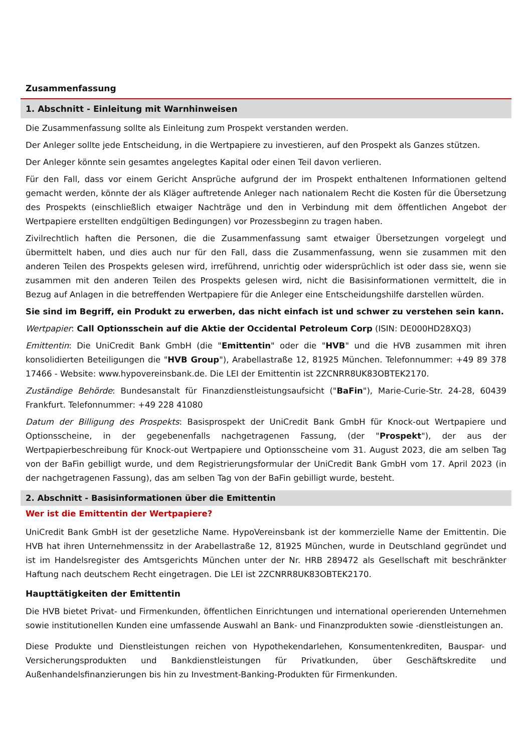Zusammenfassung
1. Abschnitt - Einleitung mit Warnhinweisen
Die Zusammenfassung sollte als Einleitung zum Prospekt verstanden werden.
Der Anleger sollte jede Entscheidung, in die Wertpapiere zu investieren, auf den Prospekt als Ganzes stützen.
Der Anleger könnte sein gesamtes angelegtes Kapital oder einen Teil davon verlieren.
Für den Fall, dass vor einem Gericht Ansprüche aufgrund der im Prospekt enthaltenen Informationen geltend gemacht werden, könnte der als Kläger auftretende Anleger nach nationalem Recht die Kosten für die Übersetzung des Prospekts (einschließlich etwaiger Nachträge und den in Verbindung mit dem öffentlichen Angebot der Wertpapiere erstellten endgültigen Bedingungen) vor Prozessbeginn zu tragen haben.
Zivilrechtlich haften die Personen, die die Zusammenfassung samt etwaiger Übersetzungen vorgelegt und übermittelt haben, und dies auch nur für den Fall, dass die Zusammenfassung, wenn sie zusammen mit den anderen Teilen des Prospekts gelesen wird, irreführend, unrichtig oder widersprüchlich ist oder dass sie, wenn sie zusammen mit den anderen Teilen des Prospekts gelesen wird, nicht die Basisinformationen vermittelt, die in Bezug auf Anlagen in die betreffenden Wertpapiere für die Anleger eine Entscheidungshilfe darstellen würden.
Sie sind im Begriff, ein Produkt zu erwerben, das nicht einfach ist und schwer zu verstehen sein kann.
Wertpapier: Call Optionsschein auf die Aktie der Occidental Petroleum Corp (ISIN: DE000HD28XQ3)
Emittentin: Die UniCredit Bank GmbH (die "Emittentin" oder die "HVB" und die HVB zusammen mit ihren konsolidierten Beteiligungen die "HVB Group"), Arabellastraße 12, 81925 München. Telefonnummer: +49 89 378 17466 - Website: www.hypovereinsbank.de. Die LEI der Emittentin ist 2ZCNRR8UK83OBTEK2170.
Zuständige Behörde: Bundesanstalt für Finanzdienstleistungsaufsicht ("BaFin"), Marie-Curie-Str. 24-28, 60439 Frankfurt. Telefonnummer: +49 228 41080
Datum der Billigung des Prospekts: Basisprospekt der UniCredit Bank GmbH für Knock-out Wertpapiere und Optionsscheine, in der gegebenenfalls nachgetragenen Fassung, (der "Prospekt"), der aus der Wertpapierbeschreibung für Knock-out Wertpapiere und Optionsscheine vom 31. August 2023, die am selben Tag von der BaFin gebilligt wurde, und dem Registrierungsformular der UniCredit Bank GmbH vom 17. April 2023 (in der nachgetragenen Fassung), das am selben Tag von der BaFin gebilligt wurde, besteht.
2. Abschnitt - Basisinformationen über die Emittentin
Wer ist die Emittentin der Wertpapiere?
UniCredit Bank GmbH ist der gesetzliche Name. HypoVereinsbank ist der kommerzielle Name der Emittentin. Die HVB hat ihren Unternehmenssitz in der Arabellastraße 12, 81925 München, wurde in Deutschland gegründet und ist im Handelsregister des Amtsgerichts München unter der Nr. HRB 289472 als Gesellschaft mit beschränkter Haftung nach deutschem Recht eingetragen. Die LEI ist 2ZCNRR8UK83OBTEK2170.
Haupttätigkeiten der Emittentin
Die HVB bietet Privat- und Firmenkunden, öffentlichen Einrichtungen und international operierenden Unternehmen sowie institutionellen Kunden eine umfassende Auswahl an Bank- und Finanzprodukten sowie -dienstleistungen an.
Diese Produkte und Dienstleistungen reichen von Hypothekendarlehen, Konsumentenkrediten, Bauspar- und Versicherungsprodukten und Bankdienstleistungen für Privatkunden, über Geschäftskredite und Außenhandelsfinanzierungen bis hin zu Investment-Banking-Produkten für Firmenkunden.